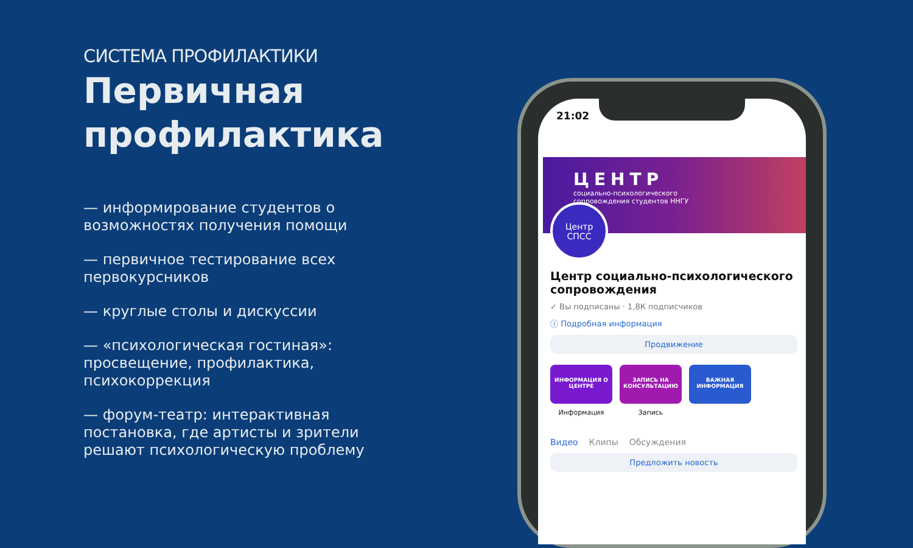СИСТЕМА ПРОФИЛАКТИКИ
Первичная профилактика
— информирование студентов о возможностях получения помощи
— первичное тестирование всех первокурсников
— круглые столы и дискуссии
— «психологическая гостиная»: просвещение, профилактика, психокоррекция
— форум-театр: интерактивная постановка, где артисты и зрители решают психологическую проблему
21:02
ЦЕНТР
социально-психологического
сопровождения студентов ННГУ
Центр
СПСС
Центр социально-психологического сопровождения
✓ Вы подписаны · 1,8К подписчиков
ⓘ Подробная информация
Продвижение
ИНФОРМАЦИЯ О ЦЕНТРЕ
Информация
ЗАПИСЬ НА КОНСУЛЬТАЦИЮ
Запись
ВАЖНАЯ ИНФОРМАЦИЯ
Видео Клипы Обсуждения
Предложить новость